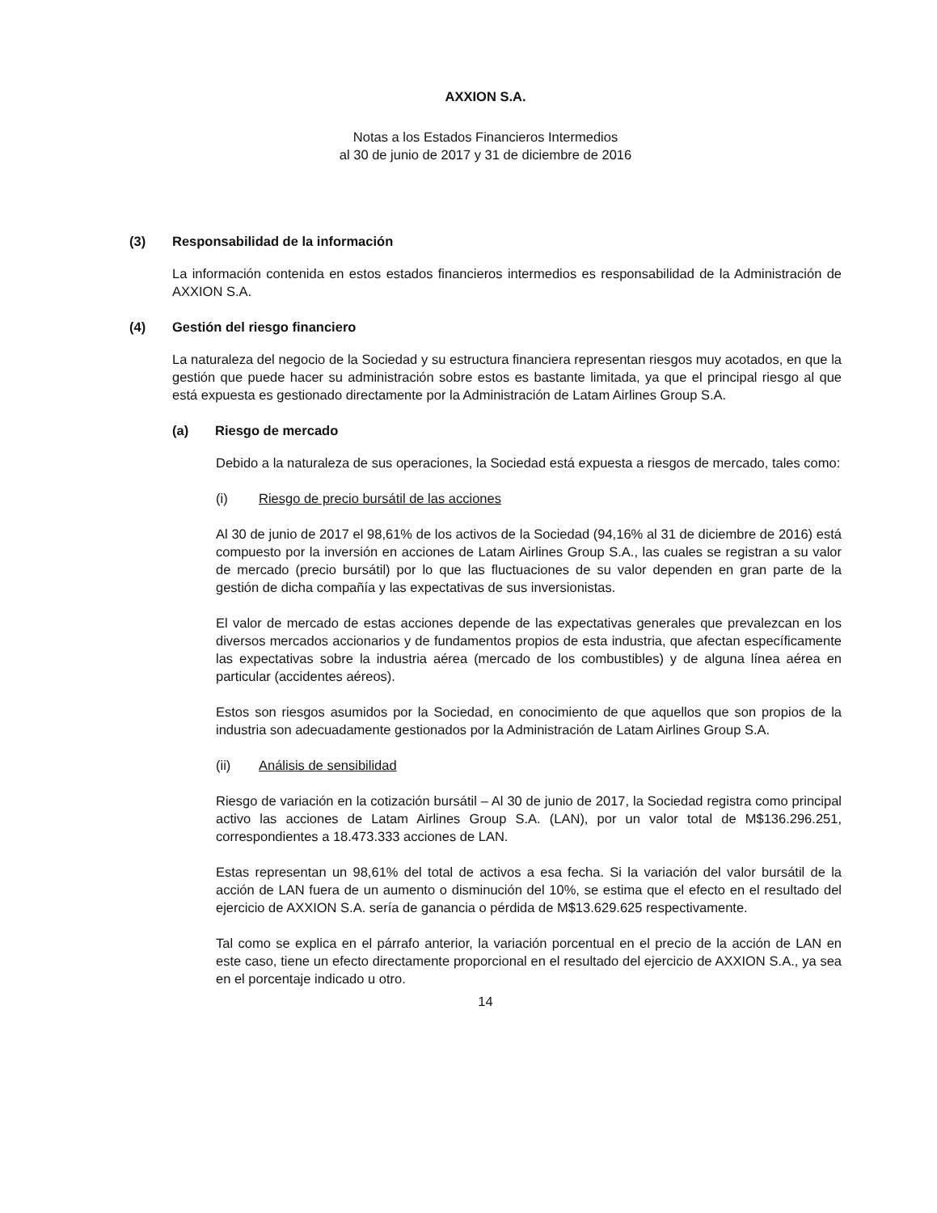AXXION S.A.
Notas a los Estados Financieros Intermedios
al 30 de junio de 2017 y 31 de diciembre de 2016
(3) Responsabilidad de la información
La información contenida en estos estados financieros intermedios es responsabilidad de la Administración de AXXION S.A.
(4) Gestión del riesgo financiero
La naturaleza del negocio de la Sociedad y su estructura financiera representan riesgos muy acotados, en que la gestión que puede hacer su administración sobre estos es bastante limitada, ya que el principal riesgo al que está expuesta es gestionado directamente por la Administración de Latam Airlines Group S.A.
(a) Riesgo de mercado
Debido a la naturaleza de sus operaciones, la Sociedad está expuesta a riesgos de mercado, tales como:
(i) Riesgo de precio bursátil de las acciones
Al 30 de junio de 2017 el 98,61% de los activos de la Sociedad (94,16% al 31 de diciembre de 2016) está compuesto por la inversión en acciones de Latam Airlines Group S.A., las cuales se registran a su valor de mercado (precio bursátil) por lo que las fluctuaciones de su valor dependen en gran parte de la gestión de dicha compañía y las expectativas de sus inversionistas.
El valor de mercado de estas acciones depende de las expectativas generales que prevalezcan en los diversos mercados accionarios y de fundamentos propios de esta industria, que afectan específicamente las expectativas sobre la industria aérea (mercado de los combustibles) y de alguna línea aérea en particular (accidentes aéreos).
Estos son riesgos asumidos por la Sociedad, en conocimiento de que aquellos que son propios de la industria son adecuadamente gestionados por la Administración de Latam Airlines Group S.A.
(ii) Análisis de sensibilidad
Riesgo de variación en la cotización bursátil – Al 30 de junio de 2017, la Sociedad registra como principal activo las acciones de Latam Airlines Group S.A. (LAN), por un valor total de M$136.296.251, correspondientes a 18.473.333 acciones de LAN.
Estas representan un 98,61% del total de activos a esa fecha. Si la variación del valor bursátil de la acción de LAN fuera de un aumento o disminución del 10%, se estima que el efecto en el resultado del ejercicio de AXXION S.A. sería de ganancia o pérdida de M$13.629.625 respectivamente.
Tal como se explica en el párrafo anterior, la variación porcentual en el precio de la acción de LAN en este caso, tiene un efecto directamente proporcional en el resultado del ejercicio de AXXION S.A., ya sea en el porcentaje indicado u otro.
14